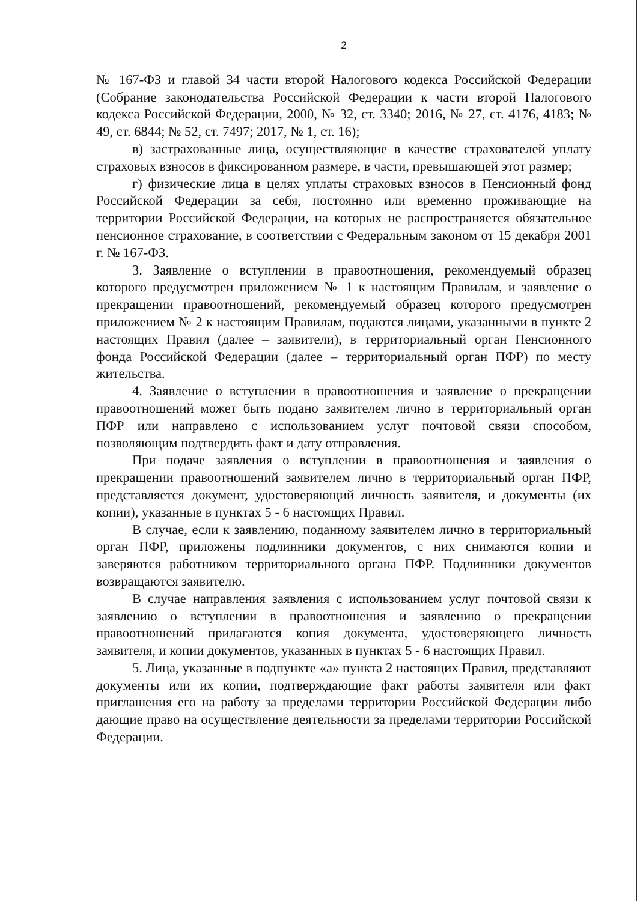2
№ 167-ФЗ и главой 34 части второй Налогового кодекса Российской Федерации (Собрание законодательства Российской Федерации к части второй Налогового кодекса Российской Федерации, 2000, № 32, ст. 3340; 2016, № 27, ст. 4176, 4183; № 49, ст. 6844; № 52, ст. 7497; 2017, № 1, ст. 16);
в) застрахованные лица, осуществляющие в качестве страхователей уплату страховых взносов в фиксированном размере, в части, превышающей этот размер;
г) физические лица в целях уплаты страховых взносов в Пенсионный фонд Российской Федерации за себя, постоянно или временно проживающие на территории Российской Федерации, на которых не распространяется обязательное пенсионное страхование, в соответствии с Федеральным законом от 15 декабря 2001 г. № 167-ФЗ.
3. Заявление о вступлении в правоотношения, рекомендуемый образец которого предусмотрен приложением № 1 к настоящим Правилам, и заявление о прекращении правоотношений, рекомендуемый образец которого предусмотрен приложением № 2 к настоящим Правилам, подаются лицами, указанными в пункте 2 настоящих Правил (далее – заявители), в территориальный орган Пенсионного фонда Российской Федерации (далее – территориальный орган ПФР) по месту жительства.
4. Заявление о вступлении в правоотношения и заявление о прекращении правоотношений может быть подано заявителем лично в территориальный орган ПФР или направлено с использованием услуг почтовой связи способом, позволяющим подтвердить факт и дату отправления.
При подаче заявления о вступлении в правоотношения и заявления о прекращении правоотношений заявителем лично в территориальный орган ПФР, представляется документ, удостоверяющий личность заявителя, и документы (их копии), указанные в пунктах 5 - 6 настоящих Правил.
В случае, если к заявлению, поданному заявителем лично в территориальный орган ПФР, приложены подлинники документов, с них снимаются копии и заверяются работником территориального органа ПФР. Подлинники документов возвращаются заявителю.
В случае направления заявления с использованием услуг почтовой связи к заявлению о вступлении в правоотношения и заявлению о прекращении правоотношений прилагаются копия документа, удостоверяющего личность заявителя, и копии документов, указанных в пунктах 5 - 6 настоящих Правил.
5. Лица, указанные в подпункте «а» пункта 2 настоящих Правил, представляют документы или их копии, подтверждающие факт работы заявителя или факт приглашения его на работу за пределами территории Российской Федерации либо дающие право на осуществление деятельности за пределами территории Российской Федерации.